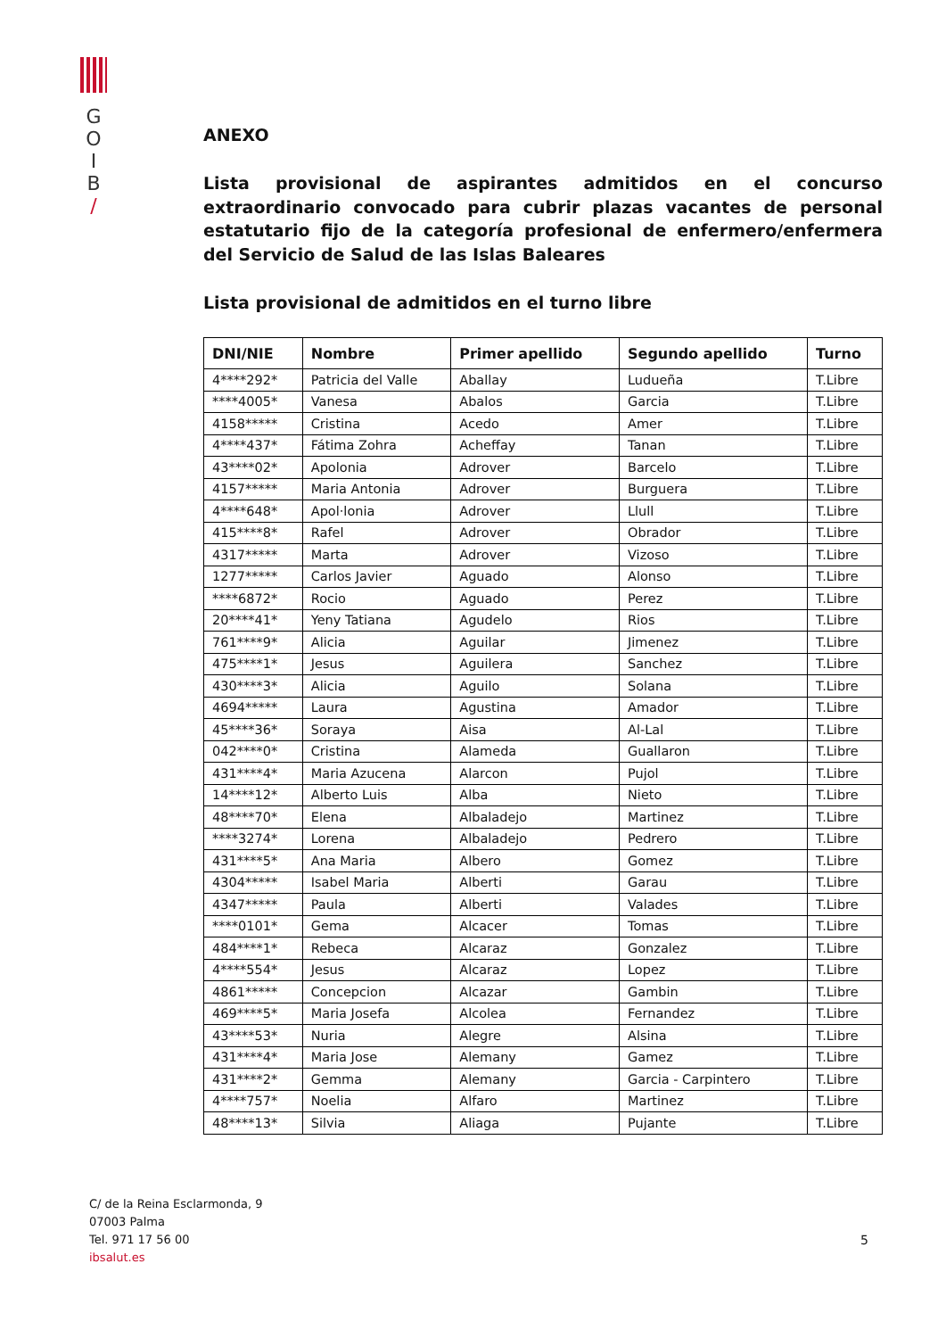G
O
I
B
/
ANEXO
Lista provisional de aspirantes admitidos en el concurso extraordinario convocado para cubrir plazas vacantes de personal estatutario fijo de la categoría profesional de enfermero/enfermera del Servicio de Salud de las Islas Baleares
Lista provisional de admitidos en el turno libre
| DNI/NIE | Nombre | Primer apellido | Segundo apellido | Turno |
| --- | --- | --- | --- | --- |
| 4****292* | Patricia del Valle | Aballay | Ludueña | T.Libre |
| ****4005* | Vanesa | Abalos | Garcia | T.Libre |
| 4158***** | Cristina | Acedo | Amer | T.Libre |
| 4****437* | Fátima Zohra | Acheffay | Tanan | T.Libre |
| 43****02* | Apolonia | Adrover | Barcelo | T.Libre |
| 4157***** | Maria Antonia | Adrover | Burguera | T.Libre |
| 4****648* | Apol·lonia | Adrover | Llull | T.Libre |
| 415****8* | Rafel | Adrover | Obrador | T.Libre |
| 4317***** | Marta | Adrover | Vizoso | T.Libre |
| 1277***** | Carlos Javier | Aguado | Alonso | T.Libre |
| ****6872* | Rocio | Aguado | Perez | T.Libre |
| 20****41* | Yeny Tatiana | Agudelo | Rios | T.Libre |
| 761****9* | Alicia | Aguilar | Jimenez | T.Libre |
| 475****1* | Jesus | Aguilera | Sanchez | T.Libre |
| 430****3* | Alicia | Aguilo | Solana | T.Libre |
| 4694***** | Laura | Agustina | Amador | T.Libre |
| 45****36* | Soraya | Aisa | Al-Lal | T.Libre |
| 042****0* | Cristina | Alameda | Guallaron | T.Libre |
| 431****4* | Maria Azucena | Alarcon | Pujol | T.Libre |
| 14****12* | Alberto Luis | Alba | Nieto | T.Libre |
| 48****70* | Elena | Albaladejo | Martinez | T.Libre |
| ****3274* | Lorena | Albaladejo | Pedrero | T.Libre |
| 431****5* | Ana Maria | Albero | Gomez | T.Libre |
| 4304***** | Isabel Maria | Alberti | Garau | T.Libre |
| 4347***** | Paula | Alberti | Valades | T.Libre |
| ****0101* | Gema | Alcacer | Tomas | T.Libre |
| 484****1* | Rebeca | Alcaraz | Gonzalez | T.Libre |
| 4****554* | Jesus | Alcaraz | Lopez | T.Libre |
| 4861***** | Concepcion | Alcazar | Gambin | T.Libre |
| 469****5* | Maria Josefa | Alcolea | Fernandez | T.Libre |
| 43****53* | Nuria | Alegre | Alsina | T.Libre |
| 431****4* | Maria Jose | Alemany | Gamez | T.Libre |
| 431****2* | Gemma | Alemany | Garcia - Carpintero | T.Libre |
| 4****757* | Noelia | Alfaro | Martinez | T.Libre |
| 48****13* | Silvia | Aliaga | Pujante | T.Libre |
C/ de la Reina Esclarmonda, 9
07003 Palma
Tel. 971 17 56 00
ibsalut.es
5